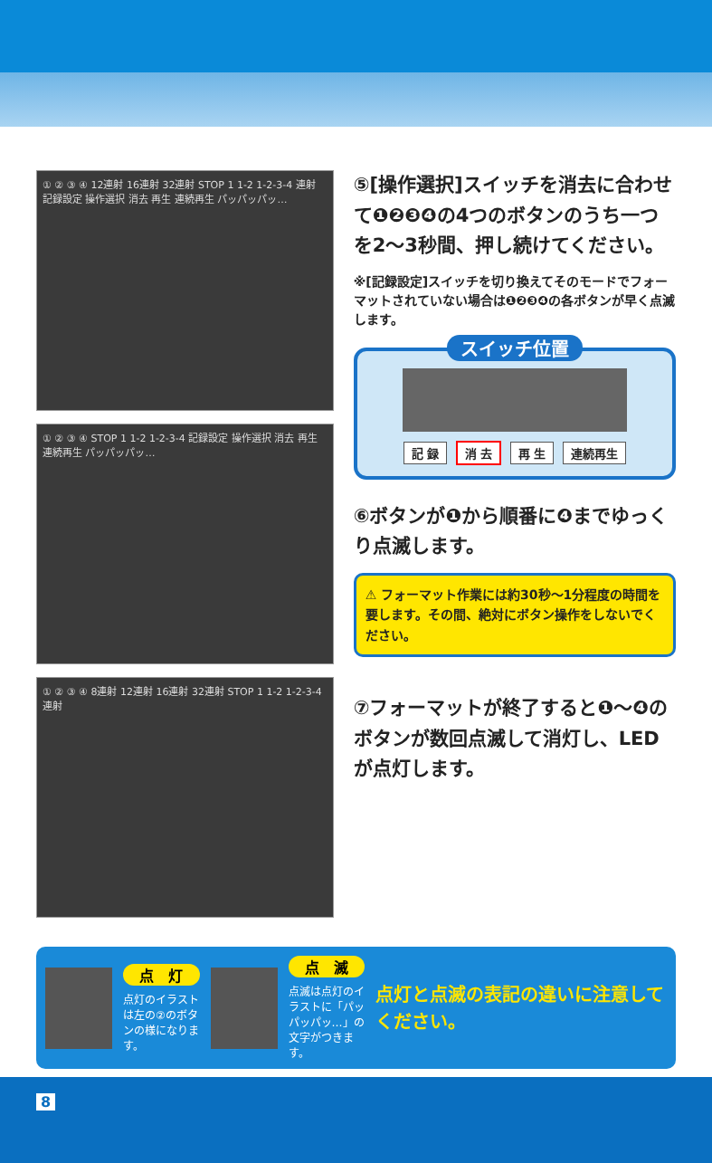① ② ③ ④ 12連射 16連射 32連射 STOP 1 1-2 1-2-3-4 連射 記録設定 操作選択 消去 再生 連続再生 パッパッパッ…
① ② ③ ④ STOP 1 1-2 1-2-3-4 記録設定 操作選択 消去 再生 連続再生 パッパッパッ…
① ② ③ ④ 8連射 12連射 16連射 32連射 STOP 1 1-2 1-2-3-4 連射
⑤[操作選択]スイッチを消去に合わせて❶❷❸❹の4つのボタンのうち一つを2〜3秒間、押し続けてください。
※[記録設定]スイッチを切り換えてそのモードでフォーマットされていない場合は❶❷❸❹の各ボタンが早く点滅します。
スイッチ位置
記 録 消 去 再 生 連続再生
⑥ボタンが❶から順番に❹までゆっくり点滅します。
⚠ フォーマット作業には約30秒〜1分程度の時間を要します。その間、絶対にボタン操作をしないでください。
⑦フォーマットが終了すると❶〜❹のボタンが数回点滅して消灯し、LEDが点灯します。
点　灯
点灯のイラストは左の②のボタンの様になります。
点　滅
点滅は点灯のイラストに「パッパッパッ…」の文字がつきます。
点灯と点滅の表記の違いに注意してください。
8